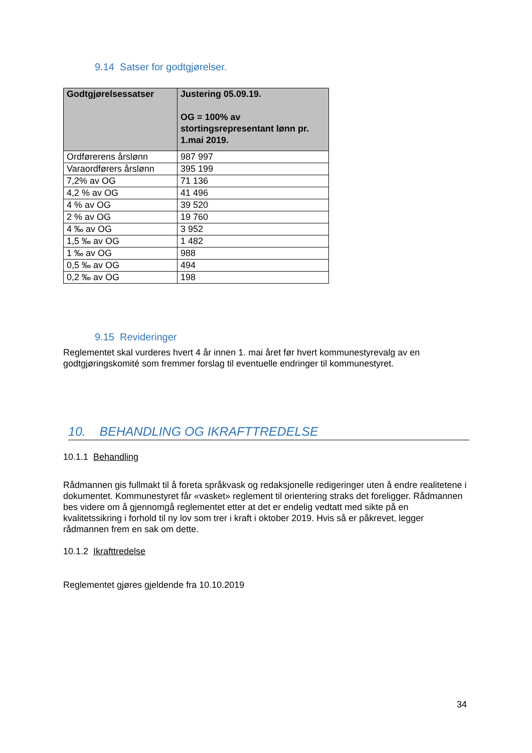9.14 Satser for godtgjørelser.
| Godtgjørelsessatser | Justering 05.09.19. OG = 100% av stortingsrepresentant lønn pr. 1.mai 2019. |
| --- | --- |
| Ordførerens årslønn | 987 997 |
| Varaordførers årslønn | 395 199 |
| 7,2% av OG | 71 136 |
| 4,2 % av OG | 41 496 |
| 4 % av OG | 39 520 |
| 2 % av OG | 19 760 |
| 4 ‰ av OG | 3 952 |
| 1,5 ‰ av OG | 1 482 |
| 1 ‰ av OG | 988 |
| 0,5 ‰ av OG | 494 |
| 0,2 ‰ av OG | 198 |
9.15 Revideringer
Reglementet skal vurderes hvert 4 år innen 1. mai året før hvert kommunestyrevalg av en godtgjøringskomité som fremmer forslag til eventuelle endringer til kommunestyret.
10. BEHANDLING OG IKRAFTTREDELSE
10.1.1 Behandling
Rådmannen gis fullmakt til å foreta språkvask og redaksjonelle redigeringer uten å endre realitetene i dokumentet. Kommunestyret får «vasket» reglement til orientering straks det foreligger. Rådmannen bes videre om å gjennomgå reglementet etter at det er endelig vedtatt med sikte på en kvalitetssikring i forhold til ny lov som trer i kraft i oktober 2019. Hvis så er påkrevet, legger rådmannen frem en sak om dette.
10.1.2 Ikrafttredelse
Reglementet gjøres gjeldende fra 10.10.2019
34